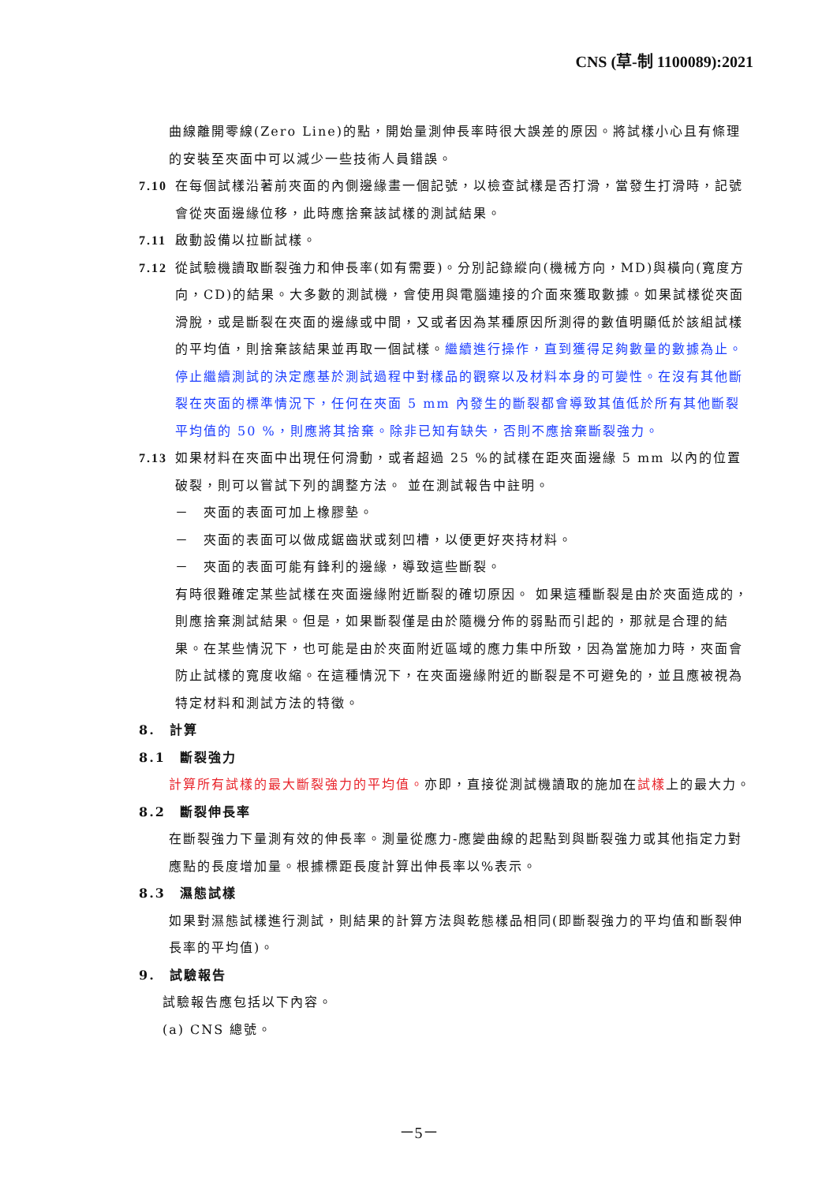CNS (草-制 1100089):2021
曲線離開零線(Zero Line)的點，開始量測伸長率時很大誤差的原因。將試樣小心且有條理的安裝至夾面中可以減少一些技術人員錯誤。
7.10
在每個試樣沿著前夾面的內側邊緣畫一個記號，以檢查試樣是否打滑，當發生打滑時，記號會從夾面邊緣位移，此時應捨棄該試樣的測試結果。
7.11
啟動設備以拉斷試樣。
7.12
從試驗機讀取斷裂強力和伸長率(如有需要)。分別記錄縱向(機械方向，MD)與橫向(寬度方向，CD)的結果。大多數的測試機，會使用與電腦連接的介面來獲取數據。如果試樣從夾面滑脫，或是斷裂在夾面的邊緣或中間，又或者因為某種原因所測得的數值明顯低於該組試樣的平均值，則捨棄該結果並再取一個試樣。繼續進行操作，直到獲得足夠數量的數據為止。停止繼續測試的決定應基於測試過程中對樣品的觀察以及材料本身的可變性。在沒有其他斷裂在夾面的標準情況下，任何在夾面 5 mm 內發生的斷裂都會導致其值低於所有其他斷裂平均值的 50 %，則應將其捨棄。除非已知有缺失，否則不應捨棄斷裂強力。
7.13
如果材料在夾面中出現任何滑動，或者超過 25 %的試樣在距夾面邊緣 5 mm 以內的位置破裂，則可以嘗試下列的調整方法。 並在測試報告中註明。
－　夾面的表面可加上橡膠墊。
－　夾面的表面可以做成鋸齒狀或刻凹槽，以便更好夾持材料。
－　夾面的表面可能有鋒利的邊緣，導致這些斷裂。
有時很難確定某些試樣在夾面邊緣附近斷裂的確切原因。 如果這種斷裂是由於夾面造成的，則應捨棄測試結果。但是，如果斷裂僅是由於隨機分佈的弱點而引起的，那就是合理的結果。在某些情況下，也可能是由於夾面附近區域的應力集中所致，因為當施加力時，夾面會防止試樣的寬度收縮。在這種情況下，在夾面邊緣附近的斷裂是不可避免的，並且應被視為特定材料和測試方法的特徵。
8.　計算
8.1　斷裂強力
計算所有試樣的最大斷裂強力的平均值。亦即，直接從測試機讀取的施加在試樣上的最大力。
8.2　斷裂伸長率
在斷裂強力下量測有效的伸長率。測量從應力-應變曲線的起點到與斷裂強力或其他指定力對應點的長度增加量。根據標距長度計算出伸長率以%表示。
8.3　濕態試樣
如果對濕態試樣進行測試，則結果的計算方法與乾態樣品相同(即斷裂強力的平均值和斷裂伸長率的平均值)。
9.　試驗報告
試驗報告應包括以下內容。
(a) CNS 總號。
－5－